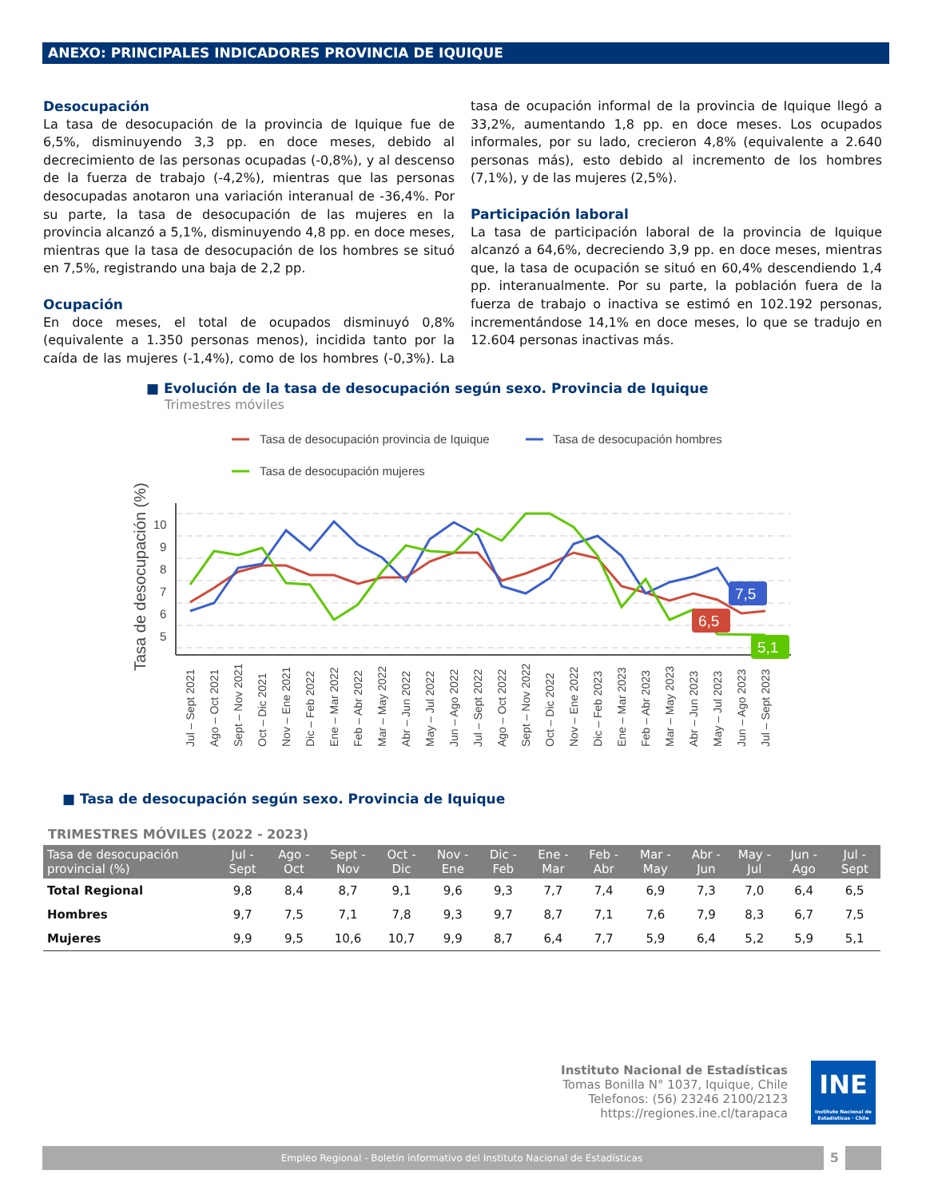ANEXO: PRINCIPALES INDICADORES PROVINCIA DE IQUIQUE
Desocupación
La tasa de desocupación de la provincia de Iquique fue de 6,5%, disminuyendo 3,3 pp. en doce meses, debido al decrecimiento de las personas ocupadas (-0,8%), y al descenso de la fuerza de trabajo (-4,2%), mientras que las personas desocupadas anotaron una variación interanual de -36,4%. Por su parte, la tasa de desocupación de las mujeres en la provincia alcanzó a 5,1%, disminuyendo 4,8 pp. en doce meses, mientras que la tasa de desocupación de los hombres se situó en 7,5%, registrando una baja de 2,2 pp.
Ocupación
En doce meses, el total de ocupados disminuyó 0,8% (equivalente a 1.350 personas menos), incidida tanto por la caída de las mujeres (-1,4%), como de los hombres (-0,3%). La tasa de ocupación informal de la provincia de Iquique llegó a 33,2%, aumentando 1,8 pp. en doce meses. Los ocupados informales, por su lado, crecieron 4,8% (equivalente a 2.640 personas más), esto debido al incremento de los hombres (7,1%), y de las mujeres (2,5%).
Participación laboral
La tasa de participación laboral de la provincia de Iquique alcanzó a 64,6%, decreciendo 3,9 pp. en doce meses, mientras que, la tasa de ocupación se situó en 60,4% descendiendo 1,4 pp. interanualmente. Por su parte, la población fuera de la fuerza de trabajo o inactiva se estimó en 102.192 personas, incrementándose 14,1% en doce meses, lo que se tradujo en 12.604 personas inactivas más.
■ Evolución de la tasa de desocupación según sexo. Provincia de Iquique
Trimestres móviles
Tasa de desocupación provincia de Iquique
Tasa de desocupación hombres
Tasa de desocupación mujeres
Tasa de desocupación (%)
10
9
8
7
6
5
7,5
6,5
5,1
Jul – Sept 2021
Ago – Oct 2021
Sept – Nov 2021
Oct – Dic 2021
Nov – Ene 2021
Dic – Feb 2022
Ene – Mar 2022
Feb – Abr 2022
Mar – May 2022
Abr – Jun 2022
May – Jul 2022
Jun – Ago 2022
Jul – Sept 2022
Ago – Oct 2022
Sept – Nov 2022
Oct – Dic 2022
Nov – Ene 2022
Dic – Feb 2023
Ene – Mar 2023
Feb – Abr 2023
Mar – May 2023
Abr – Jun 2023
May – Jul 2023
Jun – Ago 2023
Jul – Sept 2023
■ Tasa de desocupación según sexo. Provincia de Iquique
TRIMESTRES MÓVILES (2022 - 2023)
| Tasa de desocupación provincial (%) | Jul - Sept | Ago - Oct | Sept - Nov | Oct - Dic | Nov - Ene | Dic - Feb | Ene - Mar | Feb - Abr | Mar - May | Abr - Jun | May - Jul | Jun - Ago | Jul - Sept |
| --- | --- | --- | --- | --- | --- | --- | --- | --- | --- | --- | --- | --- | --- |
| Total Regional | 9,8 | 8,4 | 8,7 | 9,1 | 9,6 | 9,3 | 7,7 | 7,4 | 6,9 | 7,3 | 7,0 | 6,4 | 6,5 |
| Hombres | 9,7 | 7,5 | 7,1 | 7,8 | 9,3 | 9,7 | 8,7 | 7,1 | 7,6 | 7,9 | 8,3 | 6,7 | 7,5 |
| Mujeres | 9,9 | 9,5 | 10,6 | 10,7 | 9,9 | 8,7 | 6,4 | 7,7 | 5,9 | 6,4 | 5,2 | 5,9 | 5,1 |
Instituto Nacional de Estadísticas
Tomas Bonilla N° 1037, Iquique, Chile
Telefonos: (56) 23246 2100/2123
https://regiones.ine.cl/tarapaca
INE
Instituto Nacional de Estadísticas · Chile
Empleo Regional - Boletín informativo del Instituto Nacional de Estadísticas 5